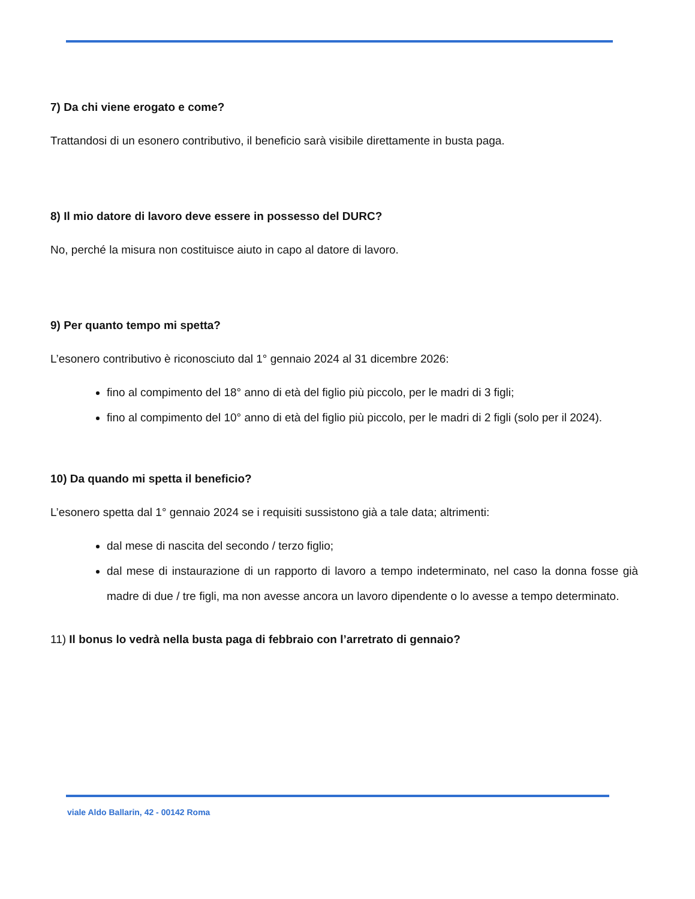7) Da chi viene erogato e come?
Trattandosi di un esonero contributivo, il beneficio sarà visibile direttamente in busta paga.
8) Il mio datore di lavoro deve essere in possesso del DURC?
No, perché la misura non costituisce aiuto in capo al datore di lavoro.
9) Per quanto tempo mi spetta?
L’esonero contributivo è riconosciuto dal 1° gennaio 2024 al 31 dicembre 2026:
fino al compimento del 18° anno di età del figlio più piccolo, per le madri di 3 figli;
fino al compimento del 10° anno di età del figlio più piccolo, per le madri di 2 figli (solo per il 2024).
10) Da quando mi spetta il beneficio?
L’esonero spetta dal 1° gennaio 2024 se i requisiti sussistono già a tale data; altrimenti:
dal mese di nascita del secondo / terzo figlio;
dal mese di instaurazione di un rapporto di lavoro a tempo indeterminato, nel caso la donna fosse già madre di due / tre figli, ma non avesse ancora un lavoro dipendente o lo avesse a tempo determinato.
11) Il bonus lo vedrà nella busta paga di febbraio con l’arretrato di gennaio?
viale Aldo Ballarin, 42 - 00142 Roma